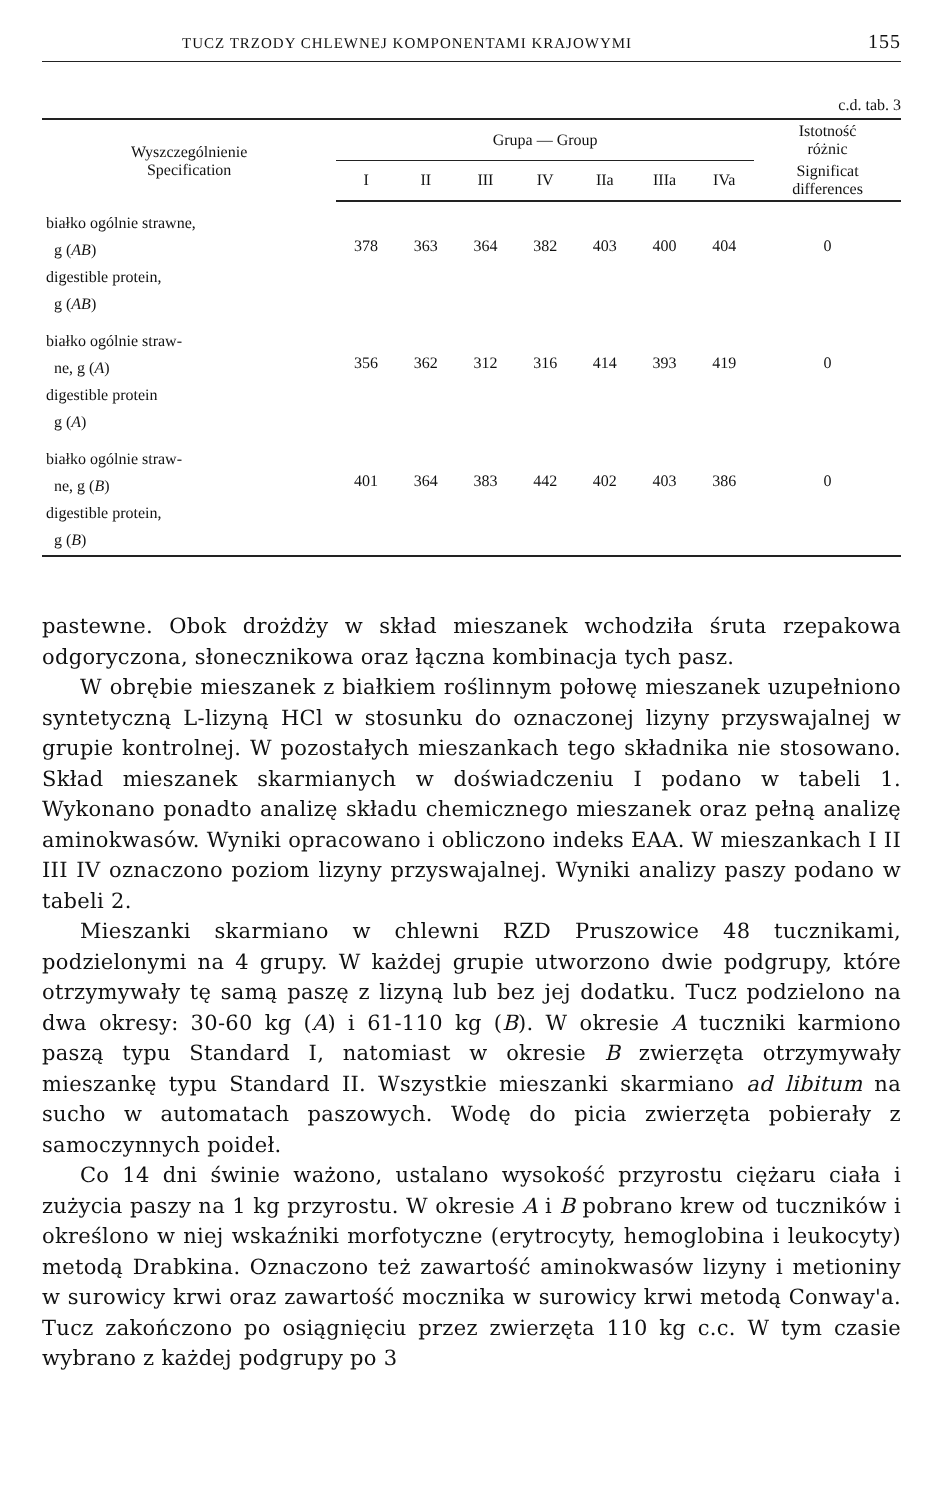TUCZ TRZODY CHLEWNEJ KOMPONENTAMI KRAJOWYMI 155
c.d. tab. 3
| Wyszczególnienie Specification | Grupa — Group | | | | | | | Istotność różnic |
| --- | --- | --- | --- | --- | --- | --- | --- | --- |
| | I | II | III | IV | IIa | IIIa | IVa | Significat differences |
| białko ogólnie strawne, g ( AB ) digestible protein, g ( AB ) | 378 | 363 | 364 | 382 | 403 | 400 | 404 | 0 |
| białko ogólnie straw- ne, g ( A ) digestible protein g ( A ) | 356 | 362 | 312 | 316 | 414 | 393 | 419 | 0 |
| białko ogólnie straw- ne, g ( B ) digestible protein, g ( B ) | 401 | 364 | 383 | 442 | 402 | 403 | 386 | 0 |
pastewne. Obok drożdży w skład mieszanek wchodziła śruta rzepakowa odgoryczona, słonecznikowa oraz łączna kombinacja tych pasz.
W obrębie mieszanek z białkiem roślinnym połowę mieszanek uzupełniono syntetyczną L-lizyną HCl w stosunku do oznaczonej lizyny przyswajalnej w grupie kontrolnej. W pozostałych mieszankach tego składnika nie stosowano. Skład mieszanek skarmianych w doświadczeniu I podano w tabeli 1. Wykonano ponadto analizę składu chemicznego mieszanek oraz pełną analizę aminokwasów. Wyniki opracowano i obliczono indeks EAA. W mieszankach I II III IV oznaczono poziom lizyny przyswajalnej. Wyniki analizy paszy podano w tabeli 2.
Mieszanki skarmiano w chlewni RZD Pruszowice 48 tucznikami, podzielonymi na 4 grupy. W każdej grupie utworzono dwie podgrupy, które otrzymywały tę samą paszę z lizyną lub bez jej dodatku. Tucz podzielono na dwa okresy: 30-60 kg (A) i 61-110 kg (B). W okresie A tuczniki karmiono paszą typu Standard I, natomiast w okresie B zwierzęta otrzymywały mieszankę typu Standard II. Wszystkie mieszanki skarmiano ad libitum na sucho w automatach paszowych. Wodę do picia zwierzęta pobierały z samoczynnych poideł.
Co 14 dni świnie ważono, ustalano wysokość przyrostu ciężaru ciała i zużycia paszy na 1 kg przyrostu. W okresie A i B pobrano krew od tuczników i określono w niej wskaźniki morfotyczne (erytrocyty, hemoglobina i leukocyty) metodą Drabkina. Oznaczono też zawartość aminokwasów lizyny i metioniny w surowicy krwi oraz zawartość mocznika w surowicy krwi metodą Conway'a. Tucz zakończono po osiągnięciu przez zwierzęta 110 kg c.c. W tym czasie wybrano z każdej podgrupy po 3